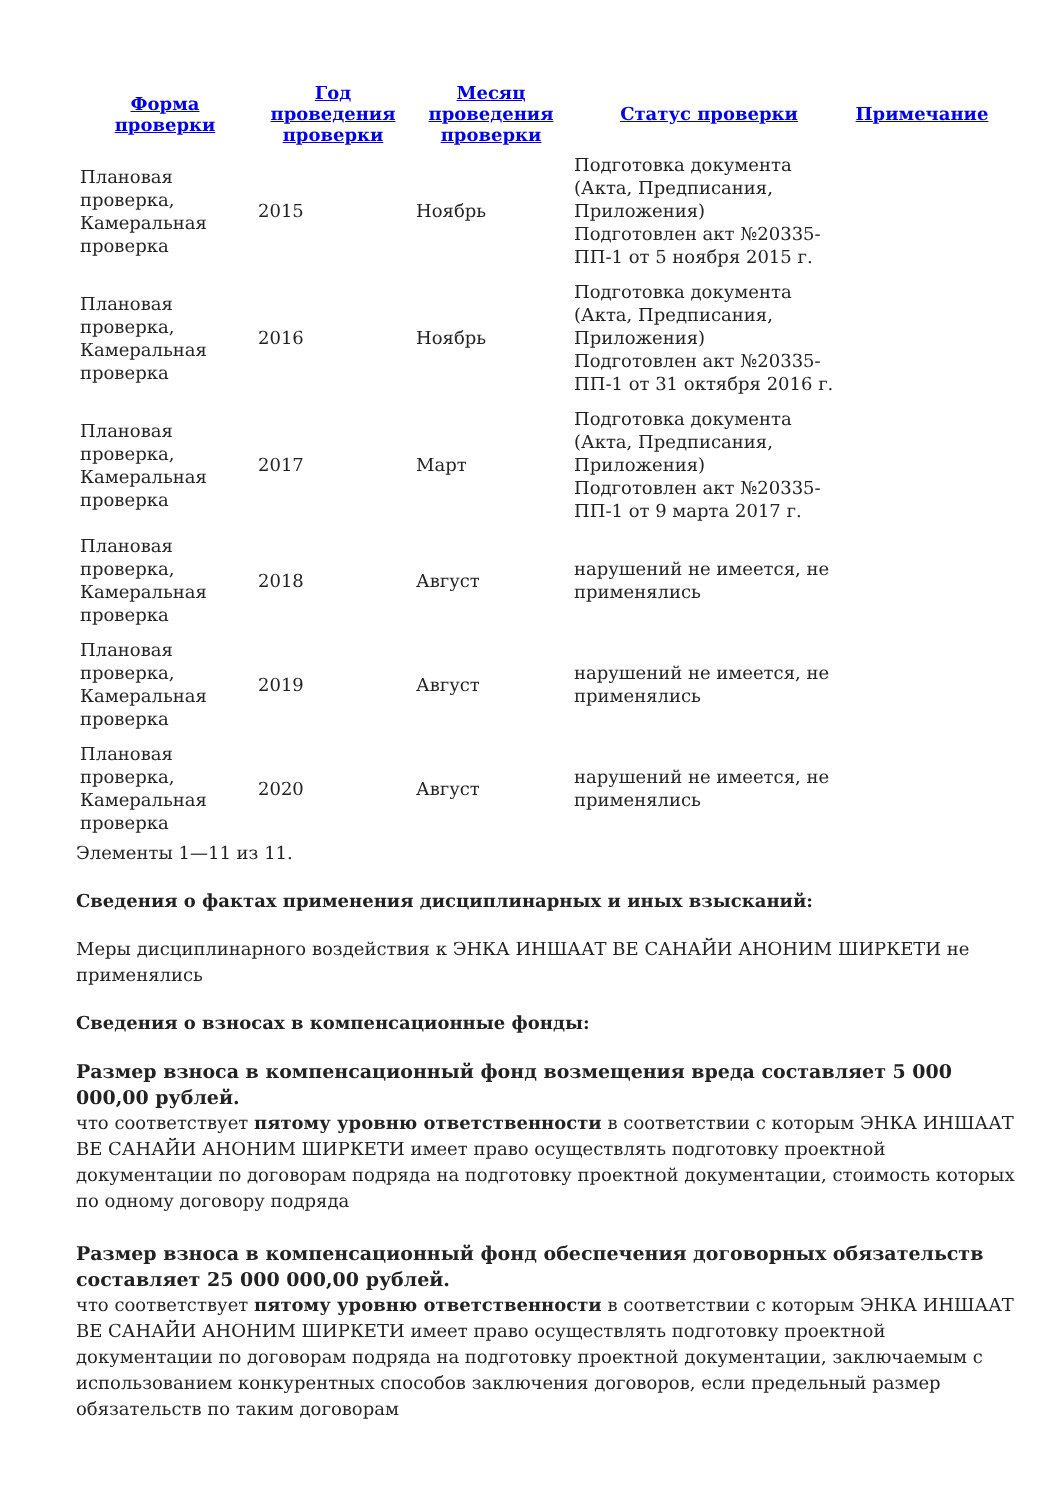| Форма проверки | Год проведения проверки | Месяц проведения проверки | Статус проверки | Примечание |
| --- | --- | --- | --- | --- |
| Плановая проверка, Камеральная проверка | 2015 | Ноябрь | Подготовка документа (Акта, Предписания, Приложения) Подготовлен акт №20335-ПП-1 от 5 ноября 2015 г. | |
| Плановая проверка, Камеральная проверка | 2016 | Ноябрь | Подготовка документа (Акта, Предписания, Приложения) Подготовлен акт №20335-ПП-1 от 31 октября 2016 г. | |
| Плановая проверка, Камеральная проверка | 2017 | Март | Подготовка документа (Акта, Предписания, Приложения) Подготовлен акт №20335-ПП-1 от 9 марта 2017 г. | |
| Плановая проверка, Камеральная проверка | 2018 | Август | нарушений не имеется, не применялись | |
| Плановая проверка, Камеральная проверка | 2019 | Август | нарушений не имеется, не применялись | |
| Плановая проверка, Камеральная проверка | 2020 | Август | нарушений не имеется, не применялись | |
Элементы 1—11 из 11.
Сведения о фактах применения дисциплинарных и иных взысканий:
Меры дисциплинарного воздействия к ЭНКА ИНШААТ ВЕ САНАЙИ АНОНИМ ШИРКЕТИ не применялись
Сведения о взносах в компенсационные фонды:
Размер взноса в компенсационный фонд возмещения вреда составляет 5 000 000,00 рублей.
что соответствует пятому уровню ответственности в соответствии с которым ЭНКА ИНШААТ ВЕ САНАЙИ АНОНИМ ШИРКЕТИ имеет право осуществлять подготовку проектной документации по договорам подряда на подготовку проектной документации, стоимость которых по одному договору подряда
Размер взноса в компенсационный фонд обеспечения договорных обязательств составляет 25 000 000,00 рублей.
что соответствует пятому уровню ответственности в соответствии с которым ЭНКА ИНШААТ ВЕ САНАЙИ АНОНИМ ШИРКЕТИ имеет право осуществлять подготовку проектной документации по договорам подряда на подготовку проектной документации, заключаемым с использованием конкурентных способов заключения договоров, если предельный размер обязательств по таким договорам